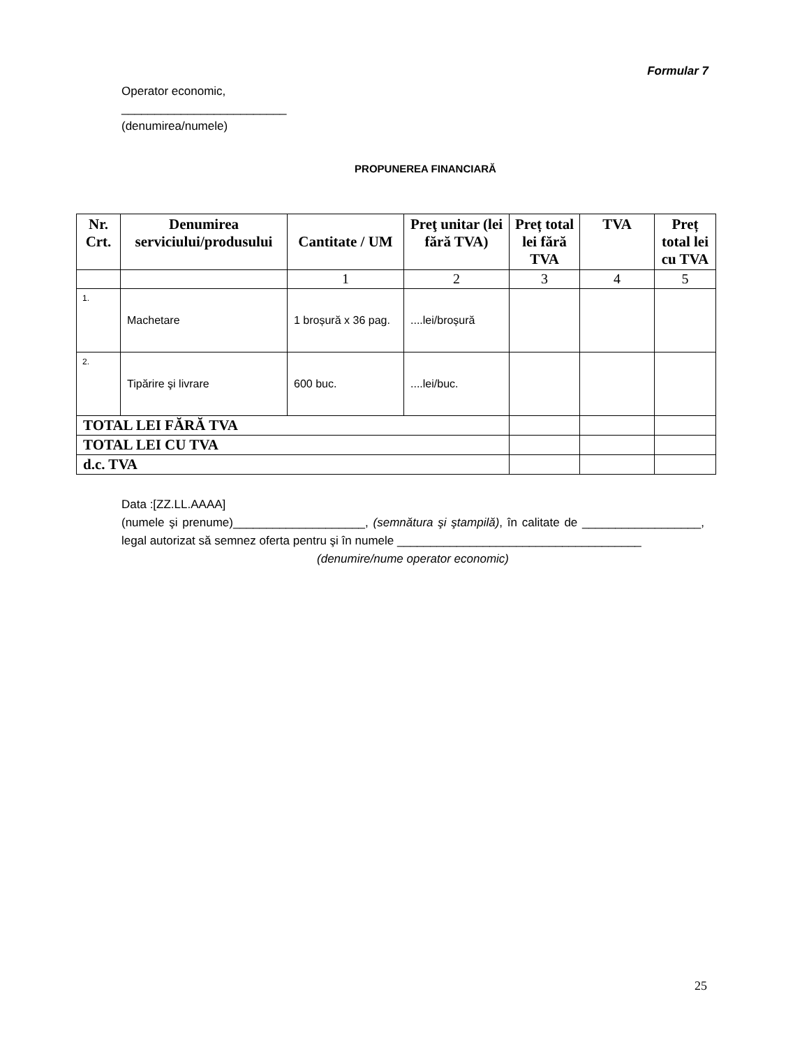Formular 7
Operator economic,
_________________________
(denumirea/numele)
PROPUNEREA FINANCIARĂ
| Nr. Crt. | Denumirea serviciului/produsului | Cantitate / UM | Preţ unitar (lei fără TVA) | Preț total lei fără TVA | TVA | Preț total lei cu TVA |
| --- | --- | --- | --- | --- | --- | --- |
| | | 1 | 2 | 3 | 4 | 5 |
| 1. | Machetare | 1 broșură x 36 pag. | ....lei/broșură | | | |
| 2. | Tipărire şi livrare | 600 buc. | ....lei/buc. | | | |
| TOTAL LEI FĂRĂ TVA | | | | | | |
| TOTAL LEI CU TVA | | | | | | |
| d.c. TVA | | | | | | |
Data :[ZZ.LL.AAAA]
(numele şi prenume)____________________, (semnătura şi ştampilă), în calitate de __________________, legal autorizat să semnez oferta pentru şi în numele _____________________________________
(denumire/nume operator economic)
25